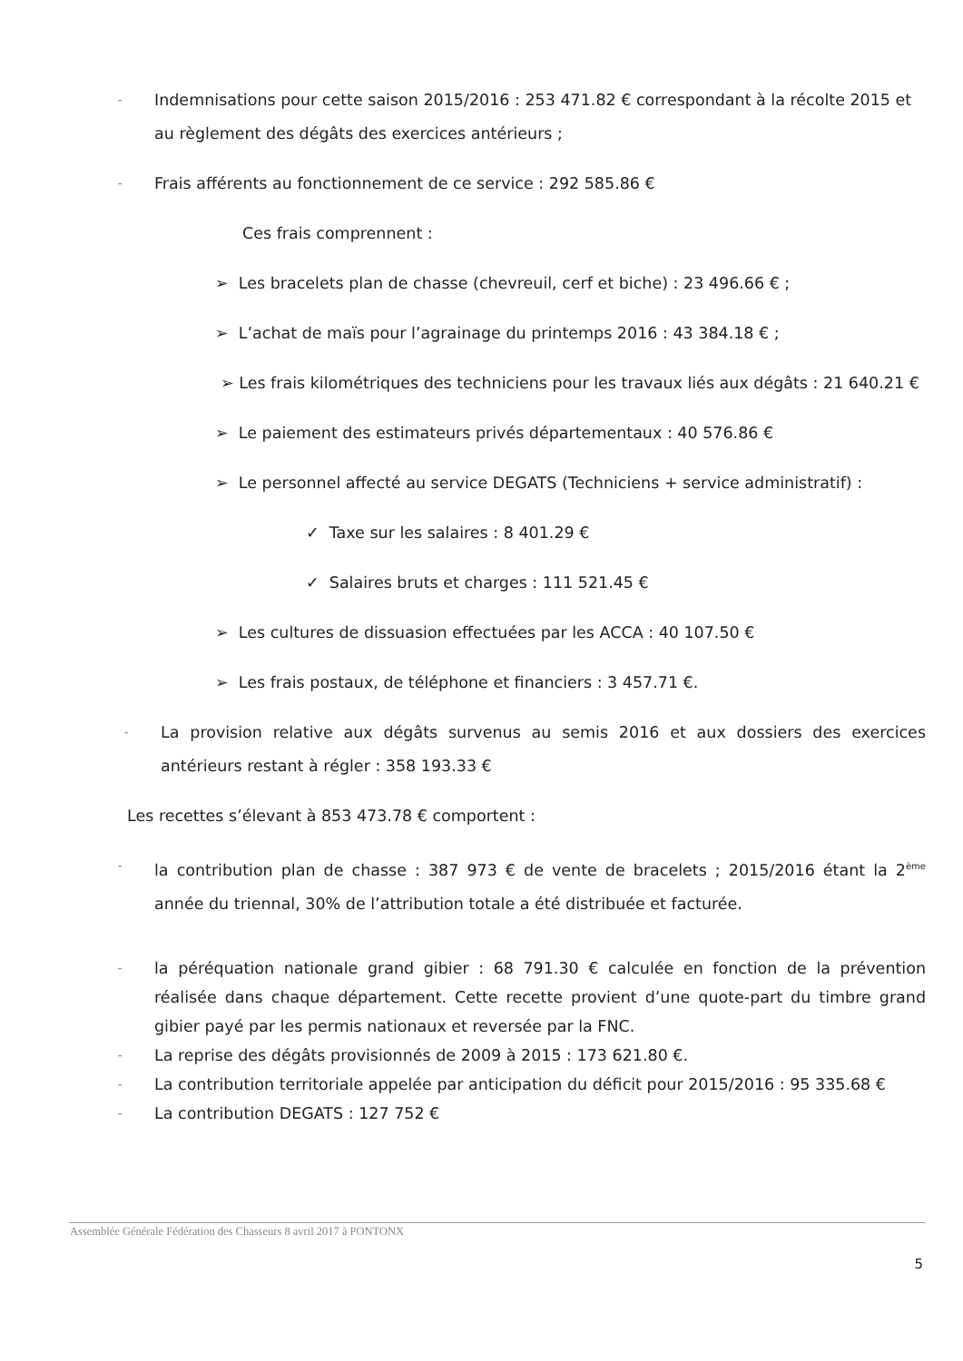-
Indemnisations pour cette saison 2015/2016 : 253 471.82 € correspondant à la récolte 2015 et au règlement des dégâts des exercices antérieurs ;
-
Frais afférents au fonctionnement de ce service : 292 585.86 €
Ces frais comprennent :
➢ Les bracelets plan de chasse (chevreuil, cerf et biche) : 23 496.66 € ;
➢ L’achat de maïs pour l’agrainage du printemps 2016 : 43 384.18 € ;
➢ Les frais kilométriques des techniciens pour les travaux liés aux dégâts : 21 640.21 €
➢ Le paiement des estimateurs privés départementaux : 40 576.86 €
➢ Le personnel affecté au service DEGATS (Techniciens + service administratif) :
✓ Taxe sur les salaires : 8 401.29 €
✓ Salaires bruts et charges : 111 521.45 €
➢ Les cultures de dissuasion effectuées par les ACCA : 40 107.50 €
➢ Les frais postaux, de téléphone et financiers : 3 457.71 €.
-
La provision relative aux dégâts survenus au semis 2016 et aux dossiers des exercices antérieurs restant à régler : 358 193.33 €
Les recettes s’élevant à 853 473.78 € comportent :
-
la contribution plan de chasse : 387 973 € de vente de bracelets ; 2015/2016 étant la 2<sup>ème</sup> année du triennal, 30% de l’attribution totale a été distribuée et facturée.
-
la péréquation nationale grand gibier : 68 791.30 € calculée en fonction de la prévention réalisée dans chaque département. Cette recette provient d’une quote-part du timbre grand gibier payé par les permis nationaux et reversée par la FNC.
-
La reprise des dégâts provisionnés de 2009 à 2015 : 173 621.80 €.
-
La contribution territoriale appelée par anticipation du déficit pour 2015/2016 : 95 335.68 €
-
La contribution DEGATS : 127 752 €
Assemblée Générale Fédération des Chasseurs 8 avril 2017 à PONTONX
5